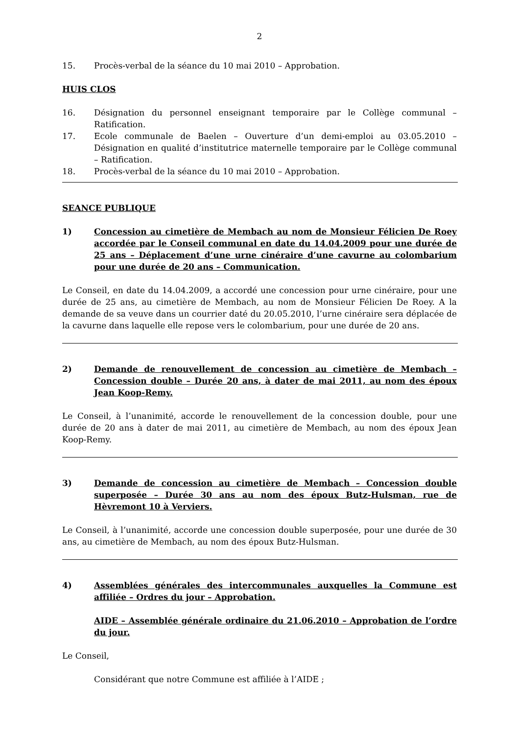2
15. Procès-verbal de la séance du 10 mai 2010 – Approbation.
HUIS CLOS
16. Désignation du personnel enseignant temporaire par le Collège communal – Ratification.
17. Ecole communale de Baelen – Ouverture d’un demi-emploi au 03.05.2010 – Désignation en qualité d’institutrice maternelle temporaire par le Collège communal – Ratification.
18. Procès-verbal de la séance du 10 mai 2010 – Approbation.
SEANCE PUBLIQUE
1) Concession au cimetière de Membach au nom de Monsieur Félicien De Roey accordée par le Conseil communal en date du 14.04.2009 pour une durée de 25 ans – Déplacement d’une urne cinéraire d’une cavurne au colombarium pour une durée de 20 ans – Communication.
Le Conseil, en date du 14.04.2009, a accordé une concession pour urne cinéraire, pour une durée de 25 ans, au cimetière de Membach, au nom de Monsieur Félicien De Roey. A la demande de sa veuve dans un courrier daté du 20.05.2010, l’urne cinéraire sera déplacée de la cavurne dans laquelle elle repose vers le colombarium, pour une durée de 20 ans.
2) Demande de renouvellement de concession au cimetière de Membach – Concession double – Durée 20 ans, à dater de mai 2011, au nom des époux Jean Koop-Remy.
Le Conseil, à l’unanimité, accorde le renouvellement de la concession double, pour une durée de 20 ans à dater de mai 2011, au cimetière de Membach, au nom des époux Jean Koop-Remy.
3) Demande de concession au cimetière de Membach – Concession double superposée – Durée 30 ans au nom des époux Butz-Hulsman, rue de Hèvremont 10 à Verviers.
Le Conseil, à l’unanimité, accorde une concession double superposée, pour une durée de 30 ans, au cimetière de Membach, au nom des époux Butz-Hulsman.
4) Assemblées générales des intercommunales auxquelles la Commune est affiliée – Ordres du jour – Approbation.
AIDE – Assemblée générale ordinaire du 21.06.2010 – Approbation de l’ordre du jour.
Le Conseil,
Considérant que notre Commune est affiliée à l’AIDE ;